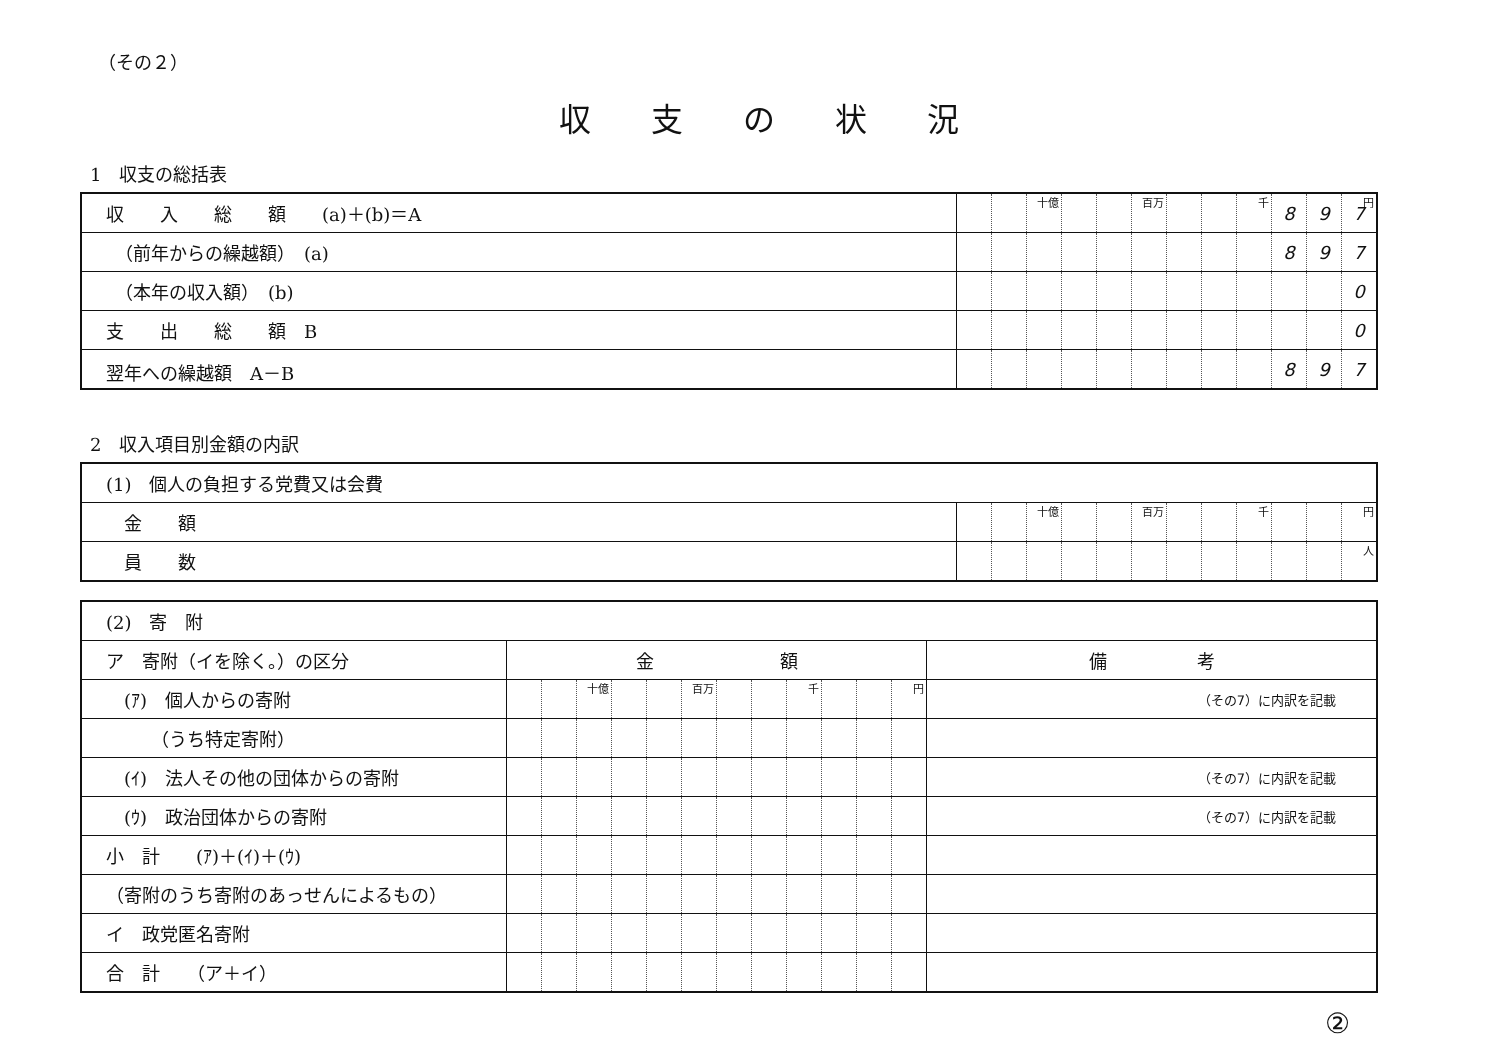（その２）
収支の状況
1　収支の総括表
| 収 入 総 額 (a)＋(b)＝A | | | 十億 | | | 百万 | | | 千 | 8 | 9 | 7 円 |
| （前年からの繰越額） (a) | | | | | | | | | | 8 | 9 | 7 |
| （本年の収入額） (b) | | | | | | | | | | | | 0 |
| 支 出 総 額 B | | | | | | | | | | | | 0 |
| 翌年への繰越額 A－B | | | | | | | | | | 8 | 9 | 7 |
2　収入項目別金額の内訳
| (1) 個人の負担する党費又は会費 | | | | | | | | | | | | |
| 金 額 | | | 十億 | | | 百万 | | | 千 | | | 円 |
| 員 数 | | | | | | | | | | | | 人 |
| (2) 寄 附 | | | | | | | | | | | | | |
| ア 寄附（イを除く。）の区分 | 金 額 | | | | | | | | | | | | 備 考 |
| (ｱ) 個人からの寄附 | | | 十億 | | | 百万 | | | 千 | | | 円 | （その7）に内訳を記載 |
| （うち特定寄附） | | | | | | | | | | | | | |
| (ｲ) 法人その他の団体からの寄附 | | | | | | | | | | | | | （その7）に内訳を記載 |
| (ｳ) 政治団体からの寄附 | | | | | | | | | | | | | （その7）に内訳を記載 |
| 小 計 (ｱ)＋(ｲ)＋(ｳ) | | | | | | | | | | | | | |
| （寄附のうち寄附のあっせんによるもの） | | | | | | | | | | | | | |
| イ 政党匿名寄附 | | | | | | | | | | | | | |
| 合 計 （ア＋イ） | | | | | | | | | | | | | |
②